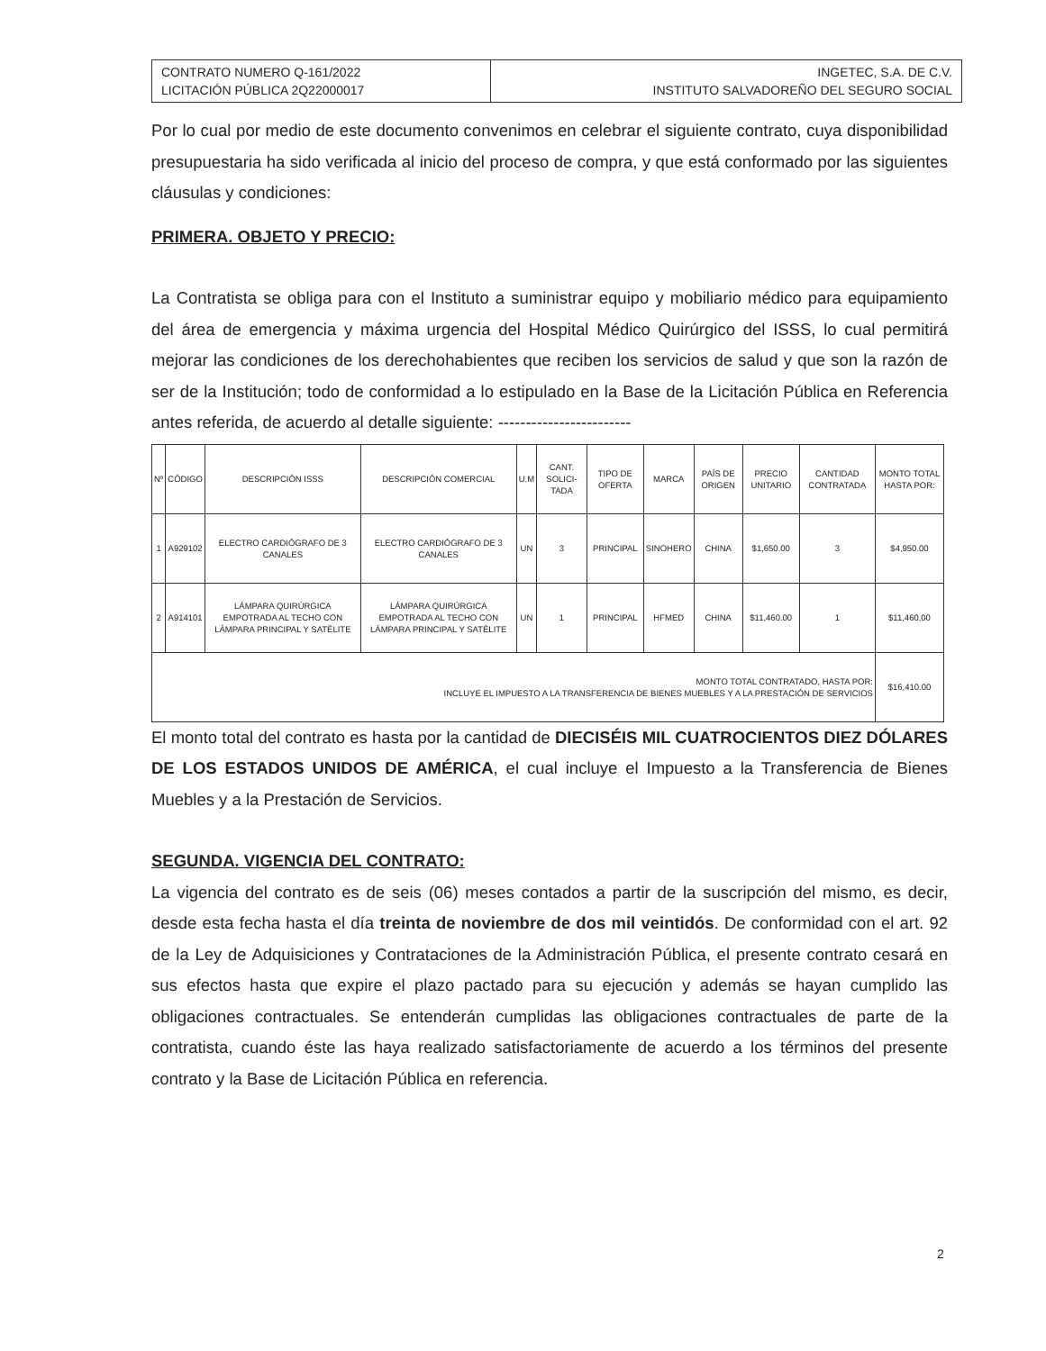CONTRATO NUMERO Q-161/2022
LICITACIÓN PÚBLICA 2Q22000017
INGETEC, S.A. DE C.V.
INSTITUTO SALVADOREÑO DEL SEGURO SOCIAL
Por lo cual por medio de este documento convenimos en celebrar el siguiente contrato, cuya disponibilidad presupuestaria ha sido verificada al inicio del proceso de compra, y que está conformado por las siguientes cláusulas y condiciones:
PRIMERA. OBJETO Y PRECIO:
La Contratista se obliga para con el Instituto a suministrar equipo y mobiliario médico para equipamiento del área de emergencia y máxima urgencia del Hospital Médico Quirúrgico del ISSS, lo cual permitirá mejorar las condiciones de los derechohabientes que reciben los servicios de salud y que son la razón de ser de la Institución; todo de conformidad a lo estipulado en la Base de la Licitación Pública en Referencia antes referida, de acuerdo al detalle siguiente: ------------------------
| Nº | CÓDIGO | DESCRIPCIÓN ISSS | DESCRIPCIÓN COMERCIAL | U.M | CANT. SOLICI-TADA | TIPO DE OFERTA | MARCA | PAÍS DE ORIGEN | PRECIO UNITARIO | CANTIDAD CONTRATADA | MONTO TOTAL HASTA POR: |
| --- | --- | --- | --- | --- | --- | --- | --- | --- | --- | --- | --- |
| 1 | A929102 | ELECTRO CARDIÓGRAFO DE 3 CANALES | ELECTRO CARDIÓGRAFO DE 3 CANALES | UN | 3 | PRINCIPAL | SINOHERO | CHINA | $1,650.00 | 3 | $4,950.00 |
| 2 | A914101 | LÁMPARA QUIRÚRGICA EMPOTRADA AL TECHO CON LÁMPARA PRINCIPAL Y SATÉLITE | LÁMPARA QUIRÚRGICA EMPOTRADA AL TECHO CON LÁMPARA PRINCIPAL Y SATÉLITE | UN | 1 | PRINCIPAL | HFMED | CHINA | $11,460.00 | 1 | $11,460.00 |
| MONTO TOTAL CONTRATADO, HASTA POR: INCLUYE EL IMPUESTO A LA TRANSFERENCIA DE BIENES MUEBLES Y A LA PRESTACIÓN DE SERVICIOS | | | | | | | | | | | $16,410.00 |
El monto total del contrato es hasta por la cantidad de DIECISÉIS MIL CUATROCIENTOS DIEZ DÓLARES DE LOS ESTADOS UNIDOS DE AMÉRICA, el cual incluye el Impuesto a la Transferencia de Bienes Muebles y a la Prestación de Servicios.
SEGUNDA. VIGENCIA DEL CONTRATO:
La vigencia del contrato es de seis (06) meses contados a partir de la suscripción del mismo, es decir, desde esta fecha hasta el día treinta de noviembre de dos mil veintidós. De conformidad con el art. 92 de la Ley de Adquisiciones y Contrataciones de la Administración Pública, el presente contrato cesará en sus efectos hasta que expire el plazo pactado para su ejecución y además se hayan cumplido las obligaciones contractuales. Se entenderán cumplidas las obligaciones contractuales de parte de la contratista, cuando éste las haya realizado satisfactoriamente de acuerdo a los términos del presente contrato y la Base de Licitación Pública en referencia.
2